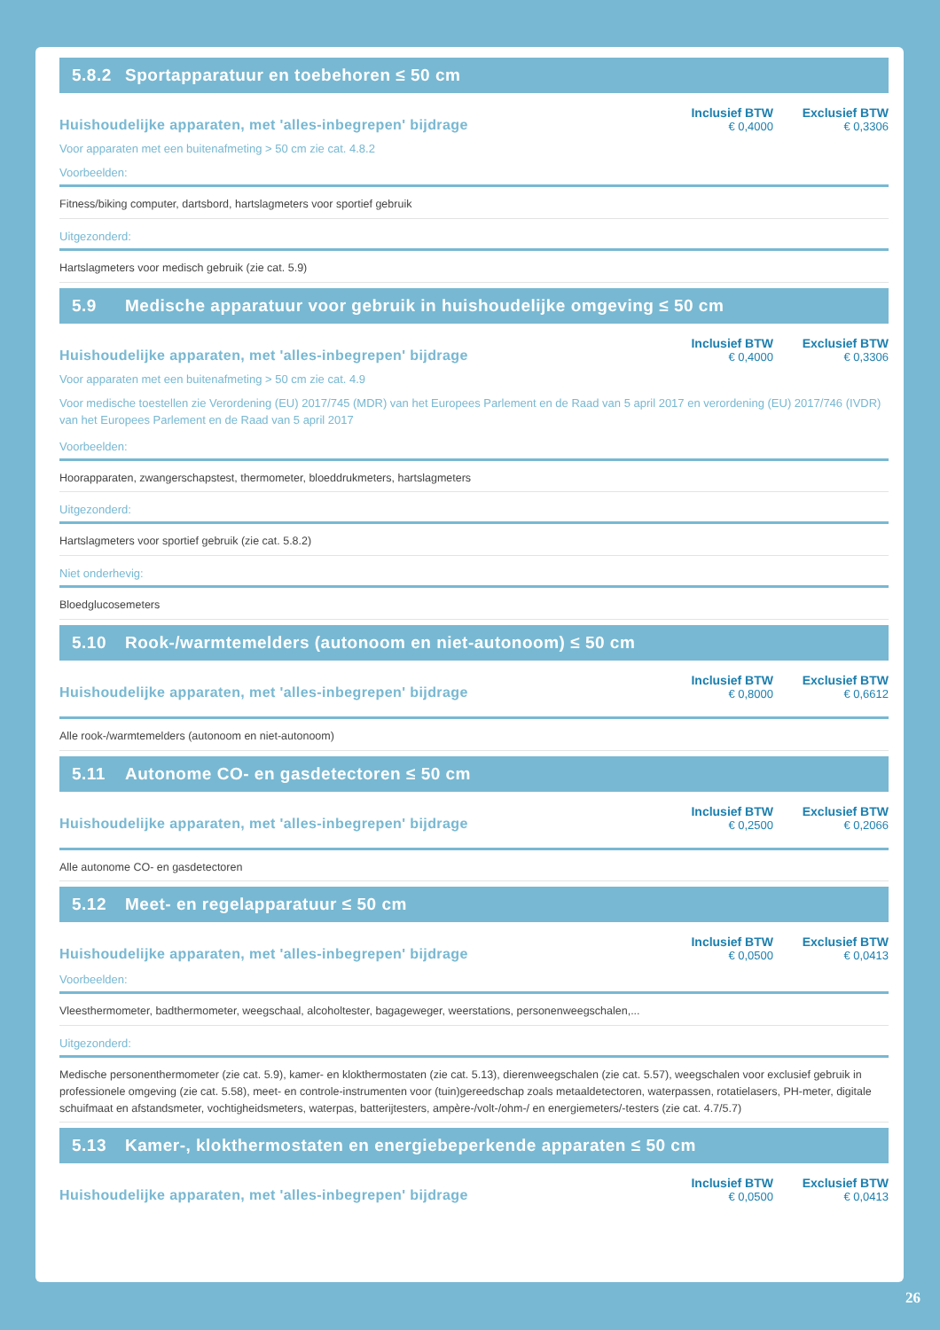5.8.2 Sportapparatuur en toebehoren ≤ 50 cm
Huishoudelijke apparaten, met 'alles-inbegrepen' bijdrage
Inclusief BTW
€ 0,4000
Exclusief BTW
€ 0,3306
Voor apparaten met een buitenafmeting > 50 cm zie cat. 4.8.2
Voorbeelden:
Fitness/biking computer, dartsbord, hartslagmeters voor sportief gebruik
Uitgezonderd:
Hartslagmeters voor medisch gebruik (zie cat. 5.9)
5.9 Medische apparatuur voor gebruik in huishoudelijke omgeving ≤ 50 cm
Huishoudelijke apparaten, met 'alles-inbegrepen' bijdrage
Inclusief BTW
€ 0,4000
Exclusief BTW
€ 0,3306
Voor apparaten met een buitenafmeting > 50 cm zie cat. 4.9
Voor medische toestellen zie Verordening (EU) 2017/745 (MDR) van het Europees Parlement en de Raad van 5 april 2017 en verordening (EU) 2017/746 (IVDR) van het Europees Parlement en de Raad van 5 april 2017
Voorbeelden:
Hoorapparaten, zwangerschapstest, thermometer, bloeddrukmeters, hartslagmeters
Uitgezonderd:
Hartslagmeters voor sportief gebruik (zie cat. 5.8.2)
Niet onderhevig:
Bloedglucosemeters
5.10 Rook-/warmtemelders (autonoom en niet-autonoom) ≤ 50 cm
Huishoudelijke apparaten, met 'alles-inbegrepen' bijdrage
Inclusief BTW
€ 0,8000
Exclusief BTW
€ 0,6612
Alle rook-/warmtemelders (autonoom en niet-autonoom)
5.11 Autonome CO- en gasdetectoren ≤ 50 cm
Huishoudelijke apparaten, met 'alles-inbegrepen' bijdrage
Inclusief BTW
€ 0,2500
Exclusief BTW
€ 0,2066
Alle autonome CO- en gasdetectoren
5.12 Meet- en regelapparatuur ≤ 50 cm
Huishoudelijke apparaten, met 'alles-inbegrepen' bijdrage
Inclusief BTW
€ 0,0500
Exclusief BTW
€ 0,0413
Voorbeelden:
Vleesthermometer, badthermometer, weegschaal, alcoholtester, bagageweger, weerstations, personenweegschalen,...
Uitgezonderd:
Medische personenthermometer (zie cat. 5.9), kamer- en klokthermostaten (zie cat. 5.13), dierenweegschalen (zie cat. 5.57), weegschalen voor exclusief gebruik in professionele omgeving (zie cat. 5.58), meet- en controle-instrumenten voor (tuin)gereedschap zoals metaaldetectoren, waterpassen, rotatielasers, PH-meter, digitale schuifmaat en afstandsmeter, vochtigheidsmeters, waterpas, batterijtesters, ampère-/volt-/ohm-/ en energiemeters/-testers (zie cat. 4.7/5.7)
5.13 Kamer-, klokthermostaten en energiebeperkende apparaten ≤ 50 cm
Huishoudelijke apparaten, met 'alles-inbegrepen' bijdrage
Inclusief BTW
€ 0,0500
Exclusief BTW
€ 0,0413
26